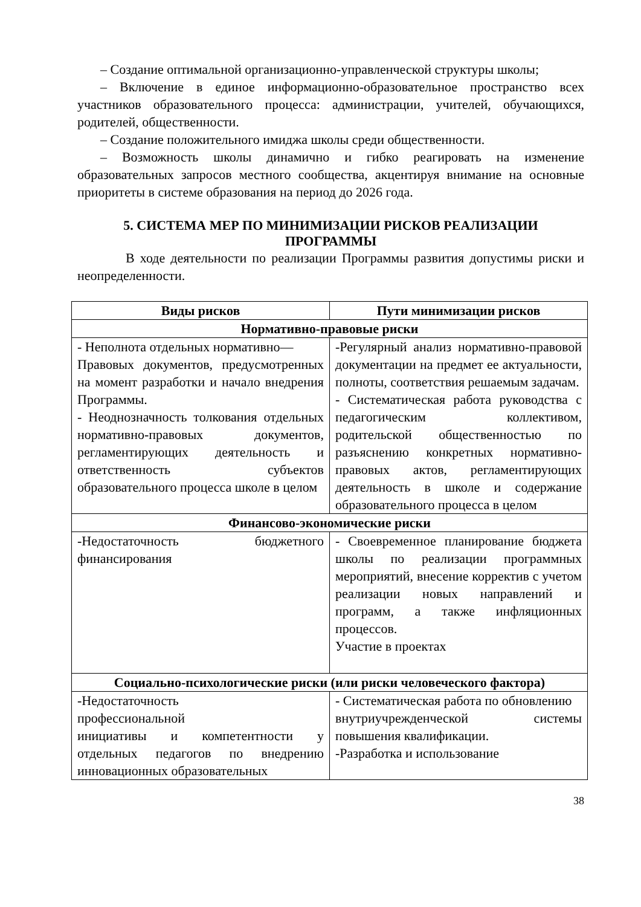– Создание оптимальной организационно-управленческой структуры школы;
– Включение в единое информационно-образовательное пространство всех участников образовательного процесса: администрации, учителей, обучающихся, родителей, общественности.
– Создание положительного имиджа школы среди общественности.
– Возможность школы динамично и гибко реагировать на изменение образовательных запросов местного сообщества, акцентируя внимание на основные приоритеты в системе образования на период до 2026 года.
5. СИСТЕМА МЕР ПО МИНИМИЗАЦИИ РИСКОВ РЕАЛИЗАЦИИ ПРОГРАММЫ
В ходе деятельности по реализации Программы развития допустимы риски и неопределенности.
| Виды рисков | Пути минимизации рисков |
| --- | --- |
| Нормативно-правовые риски | |
| - Неполнота отдельных нормативно— Правовых документов, предусмотренных на момент разработки и начало внедрения Программы. - Неоднозначность толкования отдельных нормативно-правовых документов, регламентирующих деятельность и ответственность субъектов образовательного процесса школе в целом | -Регулярный анализ нормативно-правовой документации на предмет ее актуальности, полноты, соответствия решаемым задачам. - Систематическая работа руководства с педагогическим коллективом, родительской общественностью по разъяснению конкретных нормативно-правовых актов, регламентирующих деятельность в школе и содержание образовательного процесса в целом |
| Финансово-экономические риски | |
| -Недостаточность бюджетного финансирования | - Своевременное планирование бюджета школы по реализации программных мероприятий, внесение корректив с учетом реализации новых направлений и программ, а также инфляционных процессов. Участие в проектах |
| Социально-психологические риски (или риски человеческого фактора) | |
| -Недостаточность профессиональной инициативы и компетентности у отдельных педагогов по внедрению инновационных образовательных | - Систематическая работа по обновлению внутриучрежденческой системы повышения квалификации. -Разработка и использование |
38